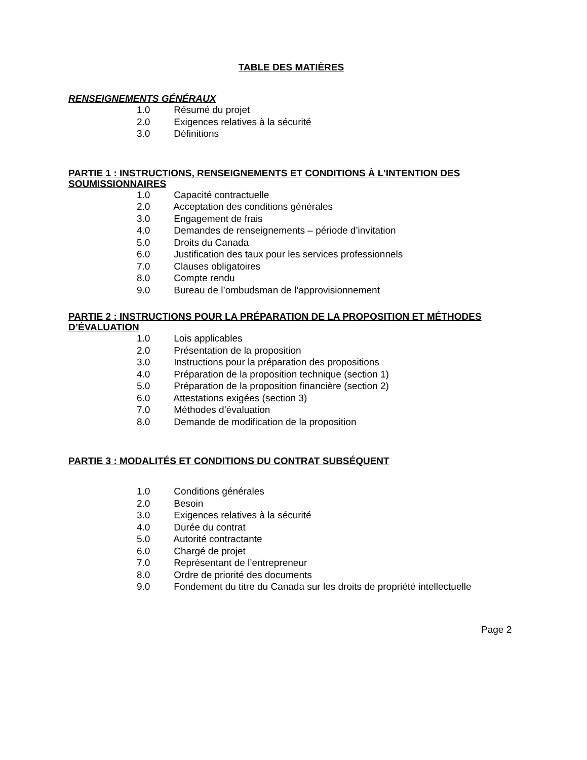TABLE DES MATIÈRES
RENSEIGNEMENTS GÉNÉRAUX
1.0 Résumé du projet
2.0 Exigences relatives à la sécurité
3.0 Définitions
PARTIE 1 : INSTRUCTIONS, RENSEIGNEMENTS ET CONDITIONS À L’INTENTION DES SOUMISSIONNAIRES
1.0 Capacité contractuelle
2.0 Acceptation des conditions générales
3.0 Engagement de frais
4.0 Demandes de renseignements – période d’invitation
5.0 Droits du Canada
6.0 Justification des taux pour les services professionnels
7.0 Clauses obligatoires
8.0 Compte rendu
9.0 Bureau de l’ombudsman de l’approvisionnement
PARTIE 2 : INSTRUCTIONS POUR LA PRÉPARATION DE LA PROPOSITION ET MÉTHODES D’ÉVALUATION
1.0 Lois applicables
2.0 Présentation de la proposition
3.0 Instructions pour la préparation des propositions
4.0 Préparation de la proposition technique (section 1)
5.0 Préparation de la proposition financière (section 2)
6.0 Attestations exigées (section 3)
7.0 Méthodes d’évaluation
8.0 Demande de modification de la proposition
PARTIE 3 : MODALITÉS ET CONDITIONS DU CONTRAT SUBSÉQUENT
1.0 Conditions générales
2.0 Besoin
3.0 Exigences relatives à la sécurité
4.0 Durée du contrat
5.0 Autorité contractante
6.0 Chargé de projet
7.0 Représentant de l’entrepreneur
8.0 Ordre de priorité des documents
9.0 Fondement du titre du Canada sur les droits de propriété intellectuelle
Page 2